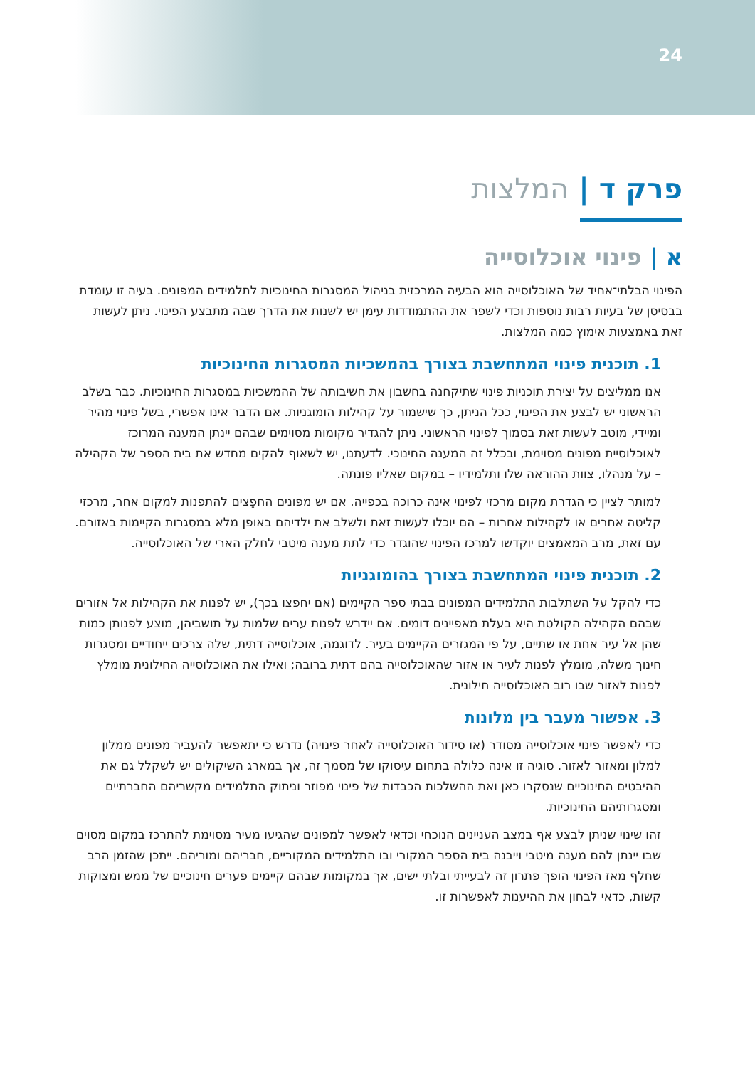24
פרק ד | המלצות
א | פינוי אוכלוסייה
הפינוי הבלתי־אחיד של האוכלוסייה הוא הבעיה המרכזית בניהול המסגרות החינוכיות לתלמידים המפונים. בעיה זו עומדת בבסיסן של בעיות רבות נוספות וכדי לשפר את ההתמודדות עימן יש לשנות את הדרך שבה מתבצע הפינוי. ניתן לעשות זאת באמצעות אימוץ כמה המלצות.
1. תוכנית פינוי המתחשבת בצורך בהמשכיות המסגרות החינוכיות
אנו ממליצים על יצירת תוכניות פינוי שתיקחנה בחשבון את חשיבותה של ההמשכיות במסגרות החינוכיות. כבר בשלב הראשוני יש לבצע את הפינוי, ככל הניתן, כך שישמור על קהילות הומוגניות. אם הדבר אינו אפשרי, בשל פינוי מהיר ומיידי, מוטב לעשות זאת בסמוך לפינוי הראשוני. ניתן להגדיר מקומות מסוימים שבהם יינתן המענה המרוכז לאוכלוסיית מפונים מסוימת, ובכלל זה המענה החינוכי. לדעתנו, יש לשאוף להקים מחדש את בית הספר של הקהילה – על מנהלו, צוות ההוראה שלו ותלמידיו – במקום שאליו פונתה.
למותר לציין כי הגדרת מקום מרכזי לפינוי אינה כרוכה בכפייה. אם יש מפונים החפֵצים להתפנות למקום אחר, מרכזי קליטה אחרים או לקהילות אחרות – הם יוכלו לעשות זאת ולשלב את ילדיהם באופן מלא במסגרות הקיימות באזורם. עם זאת, מרב המאמצים יוקדשו למרכז הפינוי שהוגדר כדי לתת מענה מיטבי לחלק הארי של האוכלוסייה.
2. תוכנית פינוי המתחשבת בצורך בהומוגניות
כדי להקל על השתלבות התלמידים המפונים בבתי ספר הקיימים (אם יחפצו בכך), יש לפנות את הקהילות אל אזורים שבהם הקהילה הקולטת היא בעלת מאפיינים דומים. אם יידרש לפנות ערים שלמות על תושביהן, מוצע לפנותן כמות שהן אל עיר אחת או שתיים, על פי המגזרים הקיימים בעיר. לדוגמה, אוכלוסייה דתית, שלה צרכים ייחודיים ומסגרות חינוך משלה, מומלץ לפנות לעיר או אזור שהאוכלוסייה בהם דתית ברובה; ואילו את האוכלוסייה החילונית מומלץ לפנות לאזור שבו רוב האוכלוסייה חילונית.
3. אפשור מעבר בין מלונות
כדי לאפשר פינוי אוכלוסייה מסודר (או סידור האוכלוסייה לאחר פינויה) נדרש כי יתאפשר להעביר מפונים ממלון למלון ומאזור לאזור. סוגיה זו אינה כלולה בתחום עיסוקו של מסמך זה, אך במארג השיקולים יש לשקלל גם את ההיבטים החינוכיים שנסקרו כאן ואת ההשלכות הכבדות של פינוי מפוזר וניתוק התלמידים מקשריהם החברתיים ומסגרותיהם החינוכיות.
זהו שינוי שניתן לבצע אף במצב העניינים הנוכחי וכדאי לאפשר למפונים שהגיעו מעיר מסוימת להתרכז במקום מסוים שבו יינתן להם מענה מיטבי וייבנה בית הספר המקורי ובו התלמידים המקוריים, חבריהם ומוריהם. ייתכן שהזמן הרב שחלף מאז הפינוי הופך פתרון זה לבעייתי ובלתי ישים, אך במקומות שבהם קיימים פערים חינוכיים של ממש ומצוקות קשות, כדאי לבחון את ההיענות לאפשרות זו.